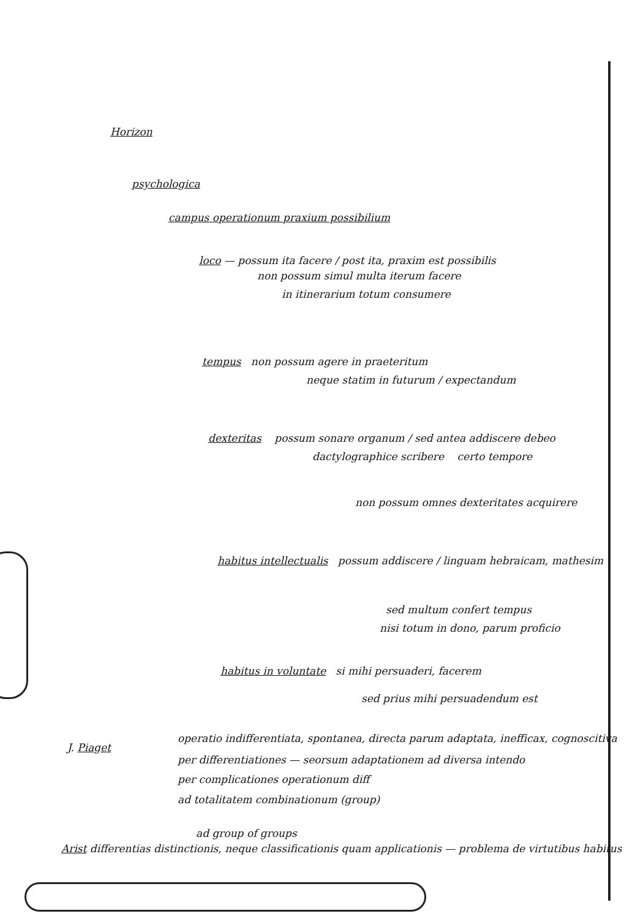Horizon
psychologica
campus operationum praxium possibilium
loco — possum ita facere / post ita, praxim est possibilis
non possum simul multa iterum facere
in itinerarium totum consumere
tempus non possum agere in praeteritum
neque statim in futurum / expectandum
dexteritas possum sonare organum / sed antea addiscere debeo
dactylographice scribere certo tempore
non possum omnes dexteritates acquirere
habitus intellectualis possum addiscere / linguam hebraicam, mathesim
sed multum confert tempus
nisi totum in dono, parum proficio
habitus in voluntate si mihi persuaderi, facerem
sed prius mihi persuadendum est
J. Piaget
operatio indifferentiata, spontanea, directa parum adaptata, inefficax, cognoscitiva
per differentiationes — seorsum adaptationem ad diversa intendo
per complicationes operationum diff
ad totalitatem combinationum (group)
ad group of groups
Arist differentias distinctionis, neque classificationis quam applicationis — problema de virtutibus habitus